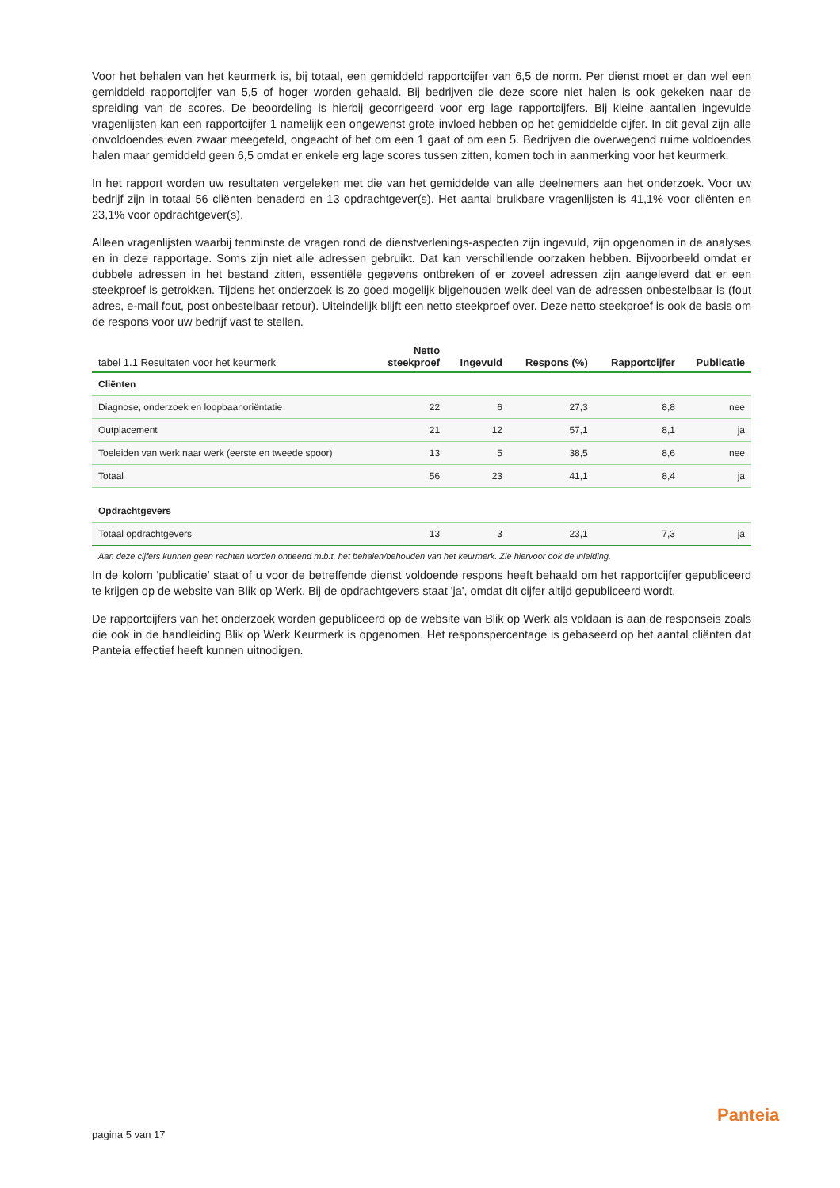Voor het behalen van het keurmerk is, bij totaal, een gemiddeld rapportcijfer van 6,5 de norm. Per dienst moet er dan wel een gemiddeld rapportcijfer van 5,5 of hoger worden gehaald. Bij bedrijven die deze score niet halen is ook gekeken naar de spreiding van de scores. De beoordeling is hierbij gecorrigeerd voor erg lage rapportcijfers. Bij kleine aantallen ingevulde vragenlijsten kan een rapportcijfer 1 namelijk een ongewenst grote invloed hebben op het gemiddelde cijfer. In dit geval zijn alle onvoldoendes even zwaar meegeteld, ongeacht of het om een 1 gaat of om een 5. Bedrijven die overwegend ruime voldoendes halen maar gemiddeld geen 6,5 omdat er enkele erg lage scores tussen zitten, komen toch in aanmerking voor het keurmerk.
In het rapport worden uw resultaten vergeleken met die van het gemiddelde van alle deelnemers aan het onderzoek. Voor uw bedrijf zijn in totaal 56 cliënten benaderd en 13 opdrachtgever(s). Het aantal bruikbare vragenlijsten is 41,1% voor cliënten en 23,1% voor opdrachtgever(s).
Alleen vragenlijsten waarbij tenminste de vragen rond de dienstverlenings-aspecten zijn ingevuld, zijn opgenomen in de analyses en in deze rapportage. Soms zijn niet alle adressen gebruikt. Dat kan verschillende oorzaken hebben. Bijvoorbeeld omdat er dubbele adressen in het bestand zitten, essentiële gegevens ontbreken of er zoveel adressen zijn aangeleverd dat er een steekproef is getrokken. Tijdens het onderzoek is zo goed mogelijk bijgehouden welk deel van de adressen onbestelbaar is (fout adres, e-mail fout, post onbestelbaar retour). Uiteindelijk blijft een netto steekproef over. Deze netto steekproef is ook de basis om de respons voor uw bedrijf vast te stellen.
| tabel 1.1 Resultaten voor het keurmerk | Netto steekproef | Ingevuld | Respons (%) | Rapportcijfer | Publicatie |
| --- | --- | --- | --- | --- | --- |
| Cliënten | | | | | |
| Diagnose, onderzoek en loopbaanoriëntatie | 22 | 6 | 27,3 | 8,8 | nee |
| Outplacement | 21 | 12 | 57,1 | 8,1 | ja |
| Toeleiden van werk naar werk (eerste en tweede spoor) | 13 | 5 | 38,5 | 8,6 | nee |
| Totaal | 56 | 23 | 41,1 | 8,4 | ja |
| Opdrachtgevers | | | | | |
| Totaal opdrachtgevers | 13 | 3 | 23,1 | 7,3 | ja |
Aan deze cijfers kunnen geen rechten worden ontleend m.b.t. het behalen/behouden van het keurmerk. Zie hiervoor ook de inleiding.
In de kolom 'publicatie' staat of u voor de betreffende dienst voldoende respons heeft behaald om het rapportcijfer gepubliceerd te krijgen op de website van Blik op Werk. Bij de opdrachtgevers staat 'ja', omdat dit cijfer altijd gepubliceerd wordt.
De rapportcijfers van het onderzoek worden gepubliceerd op de website van Blik op Werk als voldaan is aan de responseis zoals die ook in de handleiding Blik op Werk Keurmerk is opgenomen. Het responspercentage is gebaseerd op het aantal cliënten dat Panteia effectief heeft kunnen uitnodigen.
pagina 5 van 17
Panteia